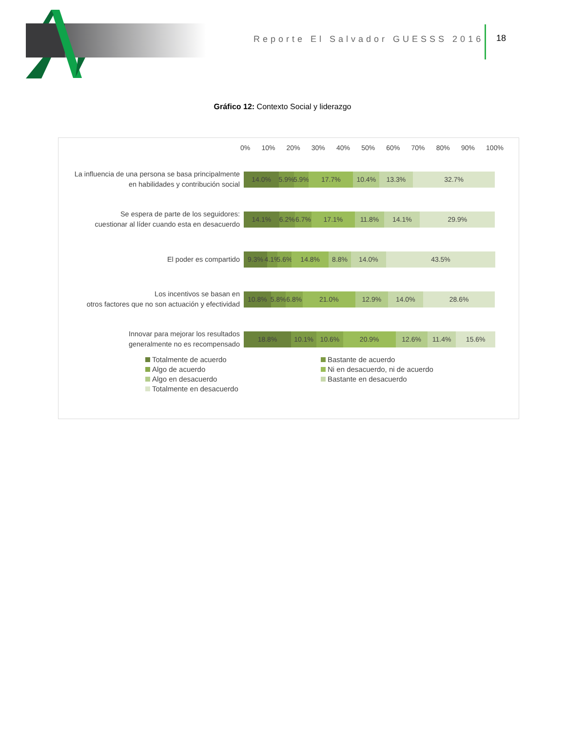Reporte El Salvador GUESSS 2016
18
Gráfico 12: Contexto Social y liderazgo
0% 10% 20% 30% 40% 50% 60% 70% 80% 90% 100%
La influencia de una persona se basa principalmente
en habilidades y contribución social
14.0% 5.9% 5.9% 17.7% 10.4% 13.3% 32.7%
Se espera de parte de los seguidores:
cuestionar al líder cuando esta en desacuerdo
14.1% 6.2% 6.7% 17.1% 11.8% 14.1% 29.9%
El poder es compartido
9.3% 4.1% 5.6% 14.8% 8.8% 14.0% 43.5%
Los incentivos se basan en
otros factores que no son actuación y efectividad
10.8% 5.8% 6.8% 21.0% 12.9% 14.0% 28.6%
Innovar para mejorar los resultados
generalmente no es recompensado
18.8% 10.1% 10.6% 20.9% 12.6% 11.4% 15.6%
Totalmente de acuerdo
Bastante de acuerdo
Algo de acuerdo
Ni en desacuerdo, ni de acuerdo
Algo en desacuerdo
Bastante en desacuerdo
Totalmente en desacuerdo